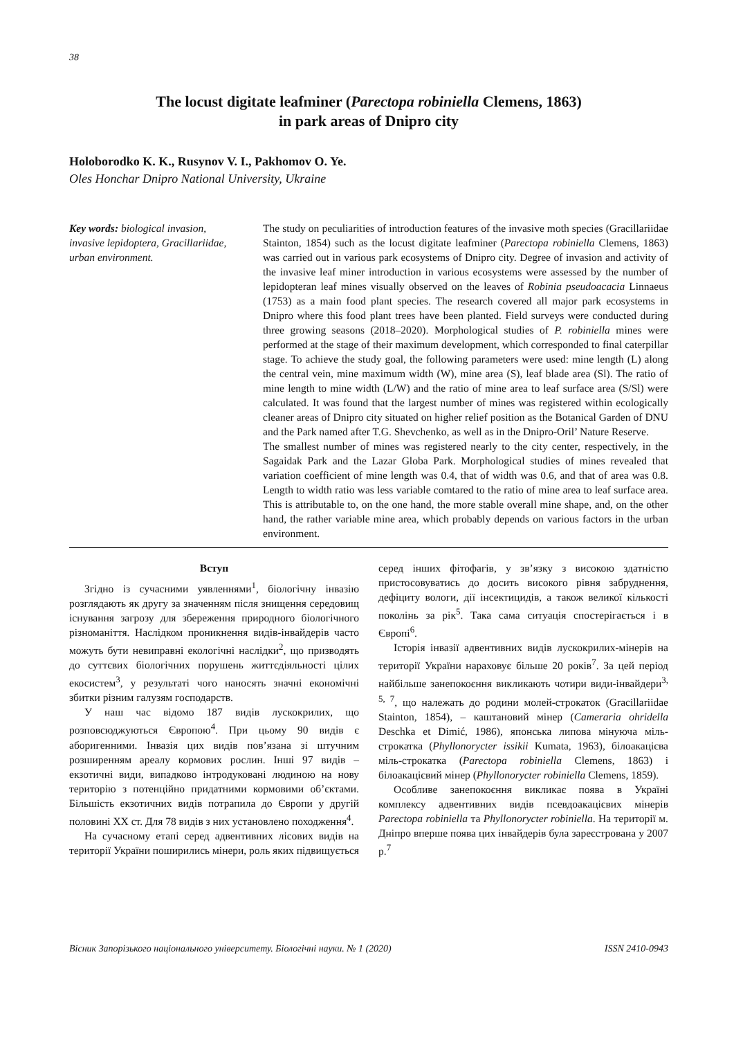38
The locust digitate leafminer (Parectopa robiniella Clemens, 1863)
in park areas of Dnipro city
Holoborodko K. K., Rusynov V. I., Pakhomov O. Ye.
Oles Honchar Dnipro National University, Ukraine
Key words: biological invasion, invasive lepidoptera, Gracillariidae, urban environment.
The study on peculiarities of introduction features of the invasive moth species (Gracillariidae Stainton, 1854) such as the locust digitate leafminer (Parectopa robiniella Clemens, 1863) was carried out in various park ecosystems of Dnipro city. Degree of invasion and activity of the invasive leaf miner introduction in various ecosystems were assessed by the number of lepidopteran leaf mines visually observed on the leaves of Robinia pseudoacacia Linnaeus (1753) as a main food plant species. The research covered all major park ecosystems in Dnipro where this food plant trees have been planted. Field surveys were conducted during three growing seasons (2018–2020). Morphological studies of P. robiniella mines were performed at the stage of their maximum development, which corresponded to final caterpillar stage. To achieve the study goal, the following parameters were used: mine length (L) along the central vein, mine maximum width (W), mine area (S), leaf blade area (Sl). The ratio of mine length to mine width (L/W) and the ratio of mine area to leaf surface area (S/Sl) were calculated. It was found that the largest number of mines was registered within ecologically cleaner areas of Dnipro city situated on higher relief position as the Botanical Garden of DNU and the Park named after T.G. Shevchenko, as well as in the Dnipro-Oril’ Nature Reserve.
The smallest number of mines was registered nearly to the city center, respectively, in the Sagaidak Park and the Lazar Globa Park. Morphological studies of mines revealed that variation coefficient of mine length was 0.4, that of width was 0.6, and that of area was 0.8. Length to width ratio was less variable comtared to the ratio of mine area to leaf surface area. This is attributable to, on the one hand, the more stable overall mine shape, and, on the other hand, the rather variable mine area, which probably depends on various factors in the urban environment.
Вступ
Згідно із сучасними уявленнями<sup>1</sup>, біологічну інвазію розглядають як другу за значенням після знищення середовищ існування загрозу для збереження природного біологічного різноманіття. Наслідком проникнення видів-інвайдерів часто можуть бути невиправні екологічні наслідки<sup>2</sup>, що призводять до суттєвих біологічних порушень життєдіяльності цілих екосистем<sup>3</sup>, у результаті чого наносять значні економічні збитки різним галузям господарств.
У наш час відомо 187 видів лускокрилих, що розповсюджуються Європою<sup>4</sup>. При цьому 90 видів є аборигенними. Інвазія цих видів пов’язана зі штучним розширенням ареалу кормових рослин. Інші 97 видів – екзотичні види, випадково інтродуковані людиною на нову територію з потенційно придатними кормовими об’єктами. Більшість екзотичних видів потрапила до Європи у другій половині XX ст. Для 78 видів з них установлено походження<sup>4</sup>.
На сучасному етапі серед адвентивних лісових видів на території України поширились мінери, роль яких підвищується серед інших фітофагів, у зв’язку з високою здатністю пристосовуватись до досить високого рівня забруднення, дефіциту вологи, дії інсектицидів, а також великої кількості поколінь за рік<sup>5</sup>. Така сама ситуація спостерігається і в Європі<sup>6</sup>.
Історія інвазії адвентивних видів лускокрилих-мінерів на території України нараховує більше 20 років<sup>7</sup>. За цей період найбільше занепокоєння викликають чотири види-інвайдери<sup>3, 5, 7</sup>, що належать до родини молей-строкаток (Gracillariidae Stainton, 1854), – каштановий мінер (Cameraria ohridella Deschka et Dimić, 1986), японська липова мінуюча міль-строкатка (Phyllonorycter issikii Kumata, 1963), білоакацієва міль-строкатка (Parectopa robiniella Clemens, 1863) і білоакацієвий мінер (Phyllonorycter robiniella Clemens, 1859).
Особливе занепокоєння викликає поява в Україні комплексу адвентивних видів псевдоакацієвих мінерів Parectopa robiniella та Phyllonorycter robiniella. На території м. Дніпро вперше поява цих інвайдерів була зареєстрована у 2007 р.<sup>7</sup>
Вісник Запорізького національного університету. Біологічні науки. № 1 (2020) ISSN 2410-0943